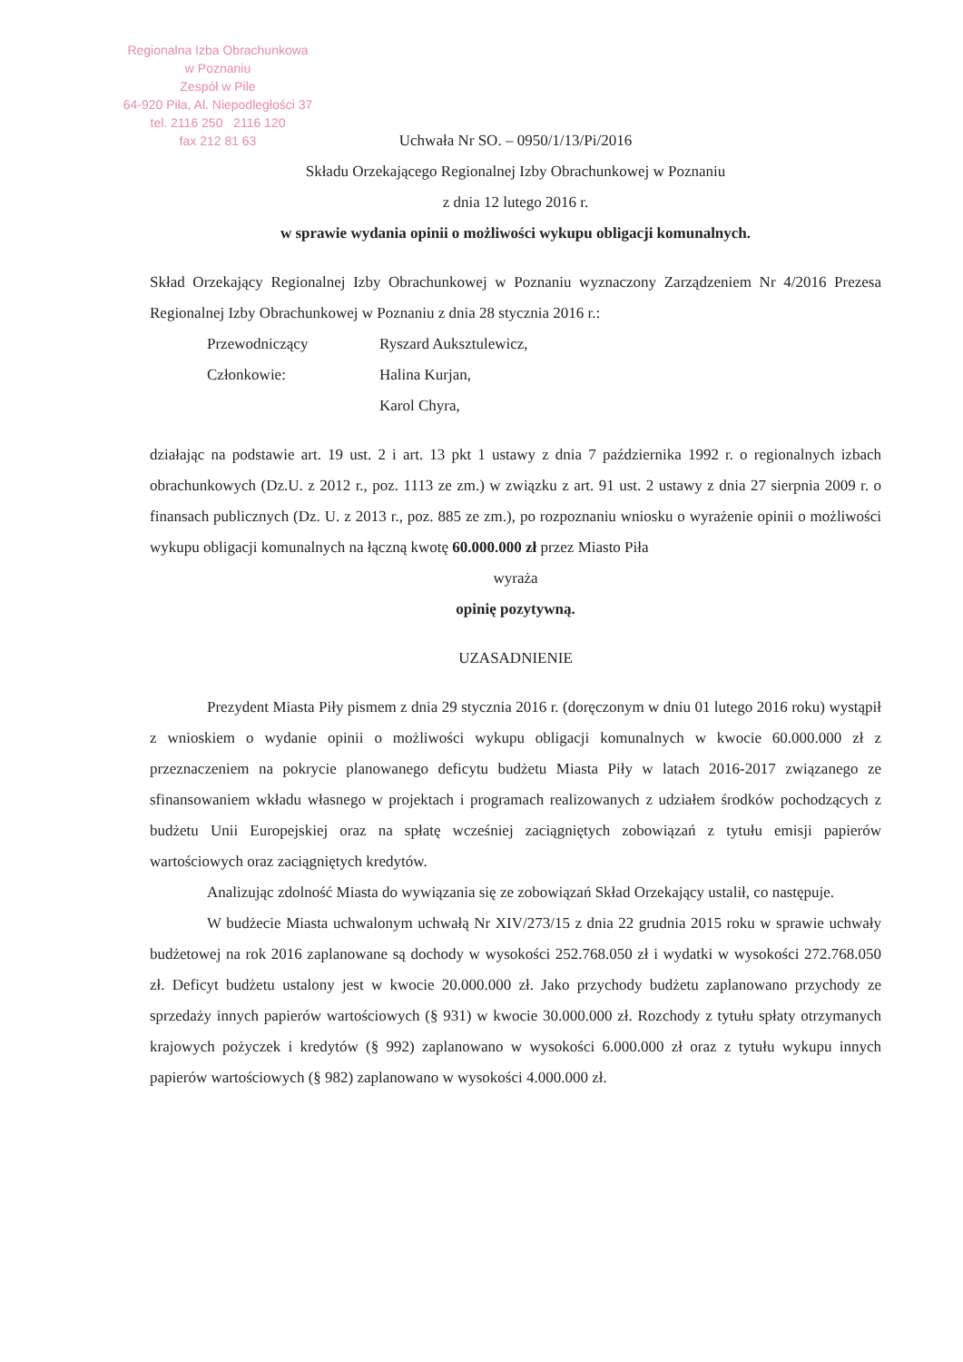Regionalna Izba Obrachunkowa
w Poznaniu
Zespół w Pile
64-920 Piła, Al. Niepodległości 37
tel. 2116 250 2116 120
fax 212 81 63
Uchwała Nr SO. – 0950/1/13/Pi/2016
Składu Orzekającego Regionalnej Izby Obrachunkowej w Poznaniu
z dnia 12 lutego 2016 r.
w sprawie wydania opinii o możliwości wykupu obligacji komunalnych.
Skład Orzekający Regionalnej Izby Obrachunkowej w Poznaniu wyznaczony Zarządzeniem Nr 4/2016 Prezesa Regionalnej Izby Obrachunkowej w Poznaniu z dnia 28 stycznia 2016 r.:
| Przewodniczący | Ryszard Auksztulewicz, |
| Członkowie: | Halina Kurjan, |
| | Karol Chyra, |
działając na podstawie art. 19 ust. 2 i art. 13 pkt 1 ustawy z dnia 7 października 1992 r. o regionalnych izbach obrachunkowych (Dz.U. z 2012 r., poz. 1113 ze zm.) w związku z art. 91 ust. 2 ustawy z dnia 27 sierpnia 2009 r. o finansach publicznych (Dz. U. z 2013 r., poz. 885 ze zm.), po rozpoznaniu wniosku o wyrażenie opinii o możliwości wykupu obligacji komunalnych na łączną kwotę 60.000.000 zł przez Miasto Piła
wyraża
opinię pozytywną.
UZASADNIENIE
Prezydent Miasta Piły pismem z dnia 29 stycznia 2016 r. (doręczonym w dniu 01 lutego 2016 roku) wystąpił z wnioskiem o wydanie opinii o możliwości wykupu obligacji komunalnych w kwocie 60.000.000 zł z przeznaczeniem na pokrycie planowanego deficytu budżetu Miasta Piły w latach 2016-2017 związanego ze sfinansowaniem wkładu własnego w projektach i programach realizowanych z udziałem środków pochodzących z budżetu Unii Europejskiej oraz na spłatę wcześniej zaciągniętych zobowiązań z tytułu emisji papierów wartościowych oraz zaciągniętych kredytów.
Analizując zdolność Miasta do wywiązania się ze zobowiązań Skład Orzekający ustalił, co następuje.
W budżecie Miasta uchwalonym uchwałą Nr XIV/273/15 z dnia 22 grudnia 2015 roku w sprawie uchwały budżetowej na rok 2016 zaplanowane są dochody w wysokości 252.768.050 zł i wydatki w wysokości 272.768.050 zł. Deficyt budżetu ustalony jest w kwocie 20.000.000 zł. Jako przychody budżetu zaplanowano przychody ze sprzedaży innych papierów wartościowych (§ 931) w kwocie 30.000.000 zł. Rozchody z tytułu spłaty otrzymanych krajowych pożyczek i kredytów (§ 992) zaplanowano w wysokości 6.000.000 zł oraz z tytułu wykupu innych papierów wartościowych (§ 982) zaplanowano w wysokości 4.000.000 zł.